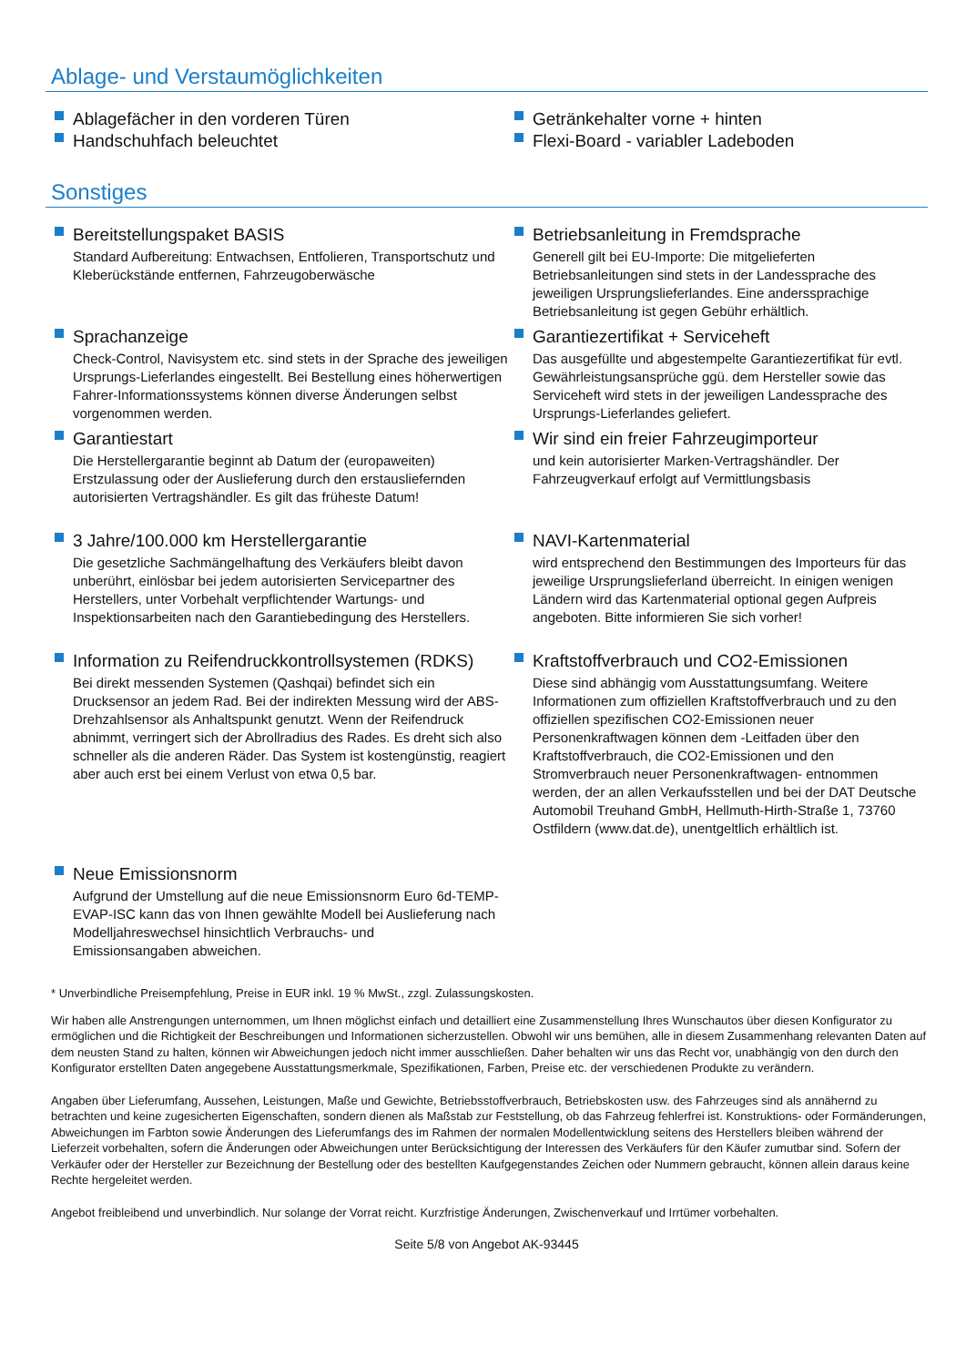Ablage- und Verstaumöglichkeiten
Ablagefächer in den vorderen Türen
Handschuhfach beleuchtet
Getränkehalter vorne + hinten
Flexi-Board - variabler Ladeboden
Sonstiges
Bereitstellungspaket BASIS
Standard Aufbereitung: Entwachsen, Entfolieren, Transportschutz und Kleberückstände entfernen, Fahrzeugoberwäsche
Sprachanzeige
Check-Control, Navisystem etc. sind stets in der Sprache des jeweiligen Ursprungs-Lieferlandes eingestellt. Bei Bestellung eines höherwertigen Fahrer-Informationssystems können diverse Änderungen selbst vorgenommen werden.
Garantiestart
Die Herstellergarantie beginnt ab Datum der (europaweiten) Erstzulassung oder der Auslieferung durch den erstausliefernden autorisierten Vertragshändler. Es gilt das früheste Datum!
3 Jahre/100.000 km Herstellergarantie
Die gesetzliche Sachmängelhaftung des Verkäufers bleibt davon unberührt, einlösbar bei jedem autorisierten Servicepartner des Herstellers, unter Vorbehalt verpflichtender Wartungs- und Inspektionsarbeiten nach den Garantiebedingung des Herstellers.
Information zu Reifendruckkontrollsystemen (RDKS)
Bei direkt messenden Systemen (Qashqai) befindet sich ein Drucksensor an jedem Rad. Bei der indirekten Messung wird der ABS-Drehzahlsensor als Anhaltspunkt genutzt. Wenn der Reifendruck abnimmt, verringert sich der Abrollradius des Rades. Es dreht sich also schneller als die anderen Räder. Das System ist kostengünstig, reagiert aber auch erst bei einem Verlust von etwa 0,5 bar.
Neue Emissionsnorm
Aufgrund der Umstellung auf die neue Emissionsnorm Euro 6d-TEMP-EVAP-ISC kann das von Ihnen gewählte Modell bei Auslieferung nach Modelljahreswechsel hinsichtlich Verbrauchs- und
Emissionsangaben abweichen.
Betriebsanleitung in Fremdsprache
Generell gilt bei EU-Importe: Die mitgelieferten Betriebsanleitungen sind stets in der Landessprache des jeweiligen Ursprungslieferlandes. Eine anderssprachige Betriebsanleitung ist gegen Gebühr erhältlich.
Garantiezertifikat + Serviceheft
Das ausgefüllte und abgestempelte Garantiezertifikat für evtl. Gewährleistungsansprüche ggü. dem Hersteller sowie das Serviceheft wird stets in der jeweiligen Landessprache des Ursprungs-Lieferlandes geliefert.
Wir sind ein freier Fahrzeugimporteur
und kein autorisierter Marken-Vertragshändler. Der Fahrzeugverkauf erfolgt auf Vermittlungsbasis
NAVI-Kartenmaterial
wird entsprechend den Bestimmungen des Importeurs für das jeweilige Ursprungslieferland überreicht. In einigen wenigen Ländern wird das Kartenmaterial optional gegen Aufpreis angeboten. Bitte informieren Sie sich vorher!
Kraftstoffverbrauch und CO2-Emissionen
Diese sind abhängig vom Ausstattungsumfang. Weitere Informationen zum offiziellen Kraftstoffverbrauch und zu den offiziellen spezifischen CO2-Emissionen neuer Personenkraftwagen können dem -Leitfaden über den Kraftstoffverbrauch, die CO2-Emissionen und den Stromverbrauch neuer Personenkraftwagen- entnommen werden, der an allen Verkaufsstellen und bei der DAT Deutsche Automobil Treuhand GmbH, Hellmuth-Hirth-Straße 1, 73760 Ostfildern (www.dat.de), unentgeltlich erhältlich ist.
* Unverbindliche Preisempfehlung, Preise in EUR inkl. 19 % MwSt., zzgl. Zulassungskosten.
Wir haben alle Anstrengungen unternommen, um Ihnen möglichst einfach und detailliert eine Zusammenstellung Ihres Wunschautos über diesen Konfigurator zu ermöglichen und die Richtigkeit der Beschreibungen und Informationen sicherzustellen. Obwohl wir uns bemühen, alle in diesem Zusammenhang relevanten Daten auf dem neusten Stand zu halten, können wir Abweichungen jedoch nicht immer ausschließen. Daher behalten wir uns das Recht vor, unabhängig von den durch den Konfigurator erstellten Daten angegebene Ausstattungsmerkmale, Spezifikationen, Farben, Preise etc. der verschiedenen Produkte zu verändern.
Angaben über Lieferumfang, Aussehen, Leistungen, Maße und Gewichte, Betriebsstoffverbrauch, Betriebskosten usw. des Fahrzeuges sind als annähernd zu betrachten und keine zugesicherten Eigenschaften, sondern dienen als Maßstab zur Feststellung, ob das Fahrzeug fehlerfrei ist. Konstruktions- oder Formänderungen, Abweichungen im Farbton sowie Änderungen des Lieferumfangs des im Rahmen der normalen Modellentwicklung seitens des Herstellers bleiben während der Lieferzeit vorbehalten, sofern die Änderungen oder Abweichungen unter Berücksichtigung der Interessen des Verkäufers für den Käufer zumutbar sind. Sofern der Verkäufer oder der Hersteller zur Bezeichnung der Bestellung oder des bestellten Kaufgegenstandes Zeichen oder Nummern gebraucht, können allein daraus keine Rechte hergeleitet werden.
Angebot freibleibend und unverbindlich. Nur solange der Vorrat reicht. Kurzfristige Änderungen, Zwischenverkauf und Irrtümer vorbehalten.
Seite 5/8 von Angebot AK-93445